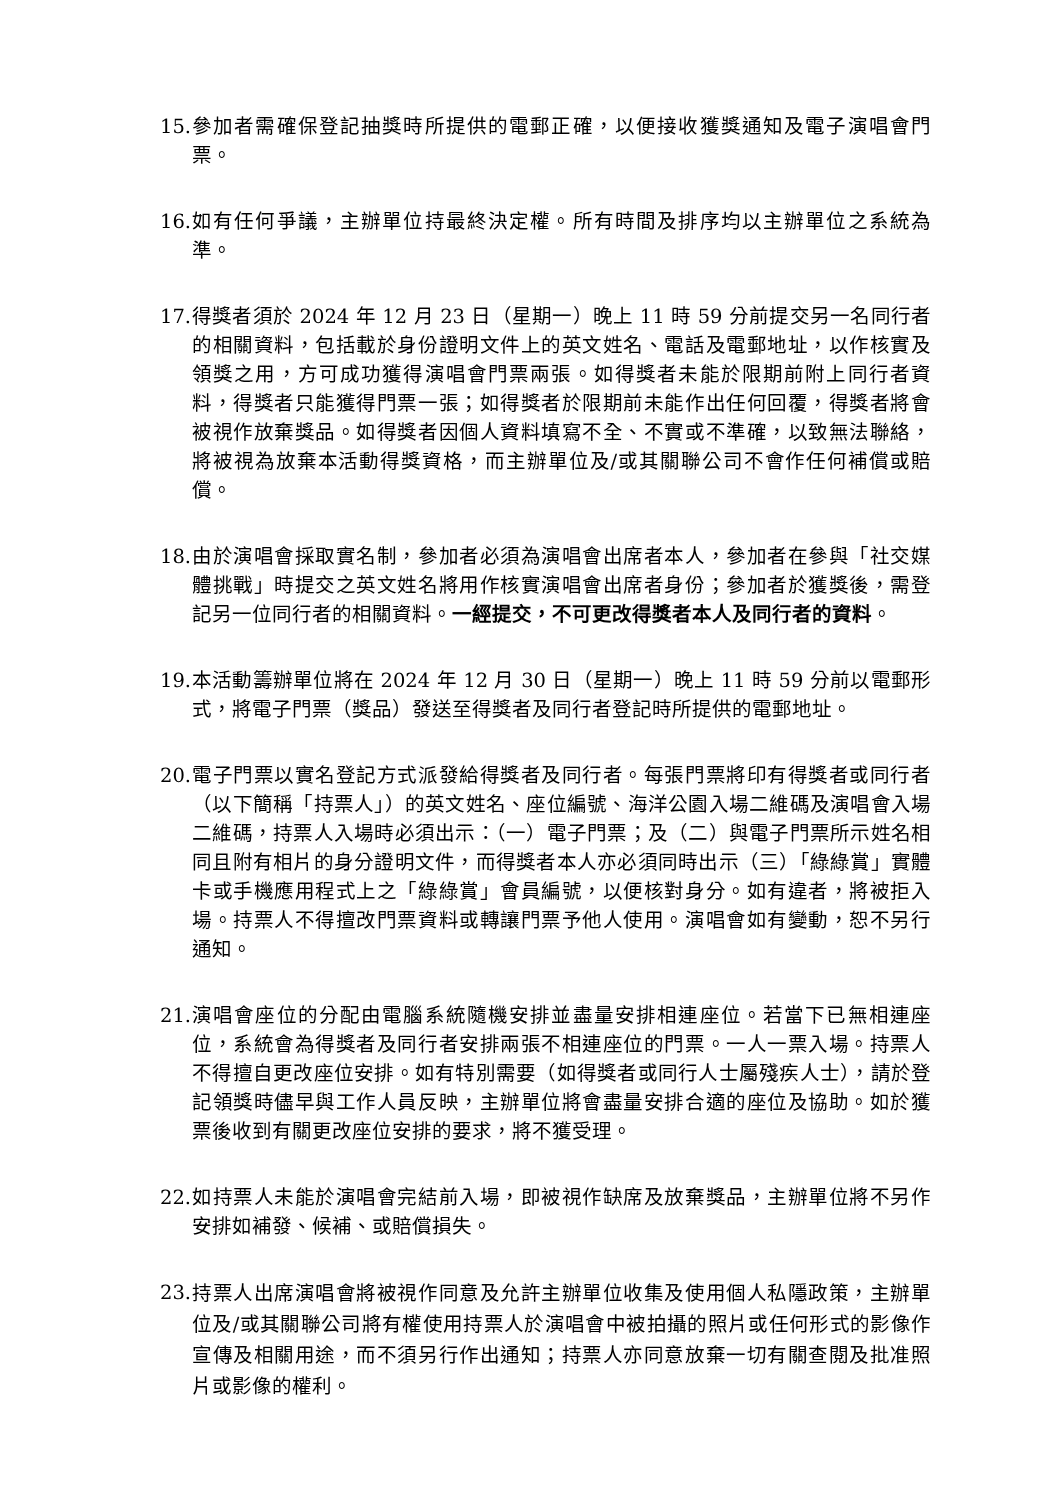15. 參加者需確保登記抽獎時所提供的電郵正確，以便接收獲獎通知及電子演唱會門票。
16. 如有任何爭議，主辦單位持最終決定權。所有時間及排序均以主辦單位之系統為準。
17. 得獎者須於 2024 年 12 月 23 日（星期一）晚上 11 時 59 分前提交另一名同行者的相關資料，包括載於身份證明文件上的英文姓名、電話及電郵地址，以作核實及領獎之用，方可成功獲得演唱會門票兩張。如得獎者未能於限期前附上同行者資料，得獎者只能獲得門票一張；如得獎者於限期前未能作出任何回覆，得獎者將會被視作放棄獎品。如得獎者因個人資料填寫不全、不實或不準確，以致無法聯絡，將被視為放棄本活動得獎資格，而主辦單位及/或其關聯公司不會作任何補償或賠償。
18. 由於演唱會採取實名制，參加者必須為演唱會出席者本人，參加者在參與「社交媒體挑戰」時提交之英文姓名將用作核實演唱會出席者身份；參加者於獲獎後，需登記另一位同行者的相關資料。一經提交，不可更改得獎者本人及同行者的資料。
19. 本活動籌辦單位將在 2024 年 12 月 30 日（星期一）晚上 11 時 59 分前以電郵形式，將電子門票（獎品）發送至得獎者及同行者登記時所提供的電郵地址。
20. 電子門票以實名登記方式派發給得獎者及同行者。每張門票將印有得獎者或同行者（以下簡稱「持票人」）的英文姓名、座位編號、海洋公園入場二維碼及演唱會入場二維碼，持票人入場時必須出示：（一）電子門票；及（二）與電子門票所示姓名相同且附有相片的身分證明文件，而得獎者本人亦必須同時出示（三）「綠綠賞」實體卡或手機應用程式上之「綠綠賞」會員編號，以便核對身分。如有違者，將被拒入場。持票人不得擅改門票資料或轉讓門票予他人使用。演唱會如有變動，恕不另行通知。
21. 演唱會座位的分配由電腦系統隨機安排並盡量安排相連座位。若當下已無相連座位，系統會為得獎者及同行者安排兩張不相連座位的門票。一人一票入場。持票人不得擅自更改座位安排。如有特別需要（如得獎者或同行人士屬殘疾人士），請於登記領獎時儘早與工作人員反映，主辦單位將會盡量安排合適的座位及協助。如於獲票後收到有關更改座位安排的要求，將不獲受理。
22. 如持票人未能於演唱會完結前入場，即被視作缺席及放棄獎品，主辦單位將不另作安排如補發、候補、或賠償損失。
23. 持票人出席演唱會將被視作同意及允許主辦單位收集及使用個人私隱政策，主辦單位及/或其關聯公司將有權使用持票人於演唱會中被拍攝的照片或任何形式的影像作宣傳及相關用途，而不須另行作出通知；持票人亦同意放棄一切有關查閱及批准照片或影像的權利。